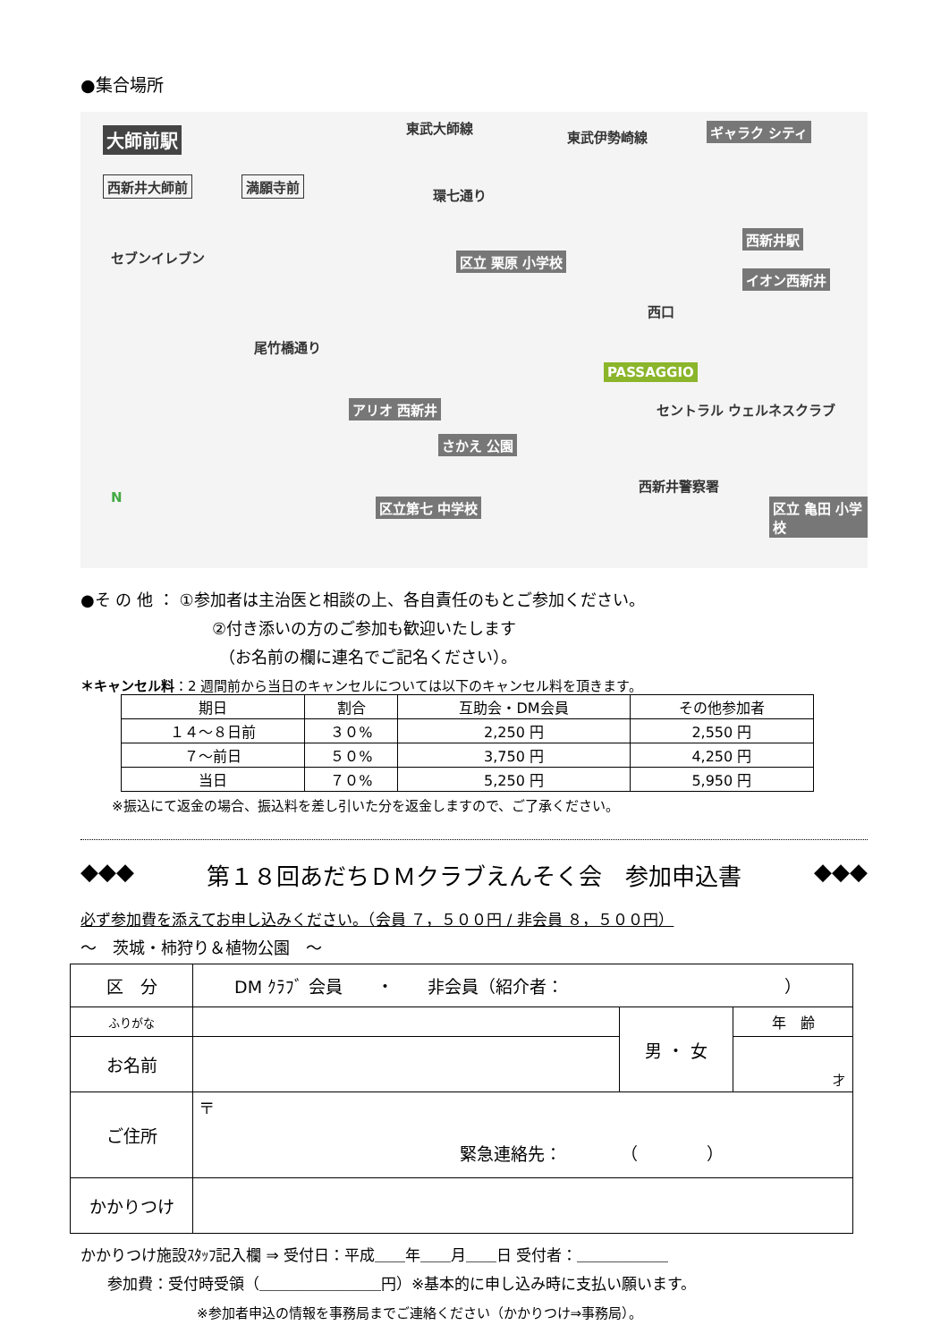●集合場所
大師前駅
東武大師線
東武伊勢崎線 ギャラク シティ
西新井大師前 満願寺前
環七通り
セブンイレブン
西新井駅
イオン西新井
区立 栗原 小学校
西口
尾竹橋通り
PASSAGGIO
アリオ 西新井
さかえ 公園
セントラル ウェルネスクラブ
西新井警察署
区立第七 中学校 区立 亀田 小学校
N
●そ の 他 ： ①参加者は主治医と相談の上、各自責任のもとご参加ください。
②付き添いの方のご参加も歓迎いたします
（お名前の欄に連名でご記名ください）。
＊キャンセル料：2 週間前から当日のキャンセルについては以下のキャンセル料を頂きます。
| 期日 | 割合 | 互助会・DM会員 | その他参加者 |
| --- | --- | --- | --- |
| １４～８日前 | ３０% | 2,250 円 | 2,550 円 |
| ７～前日 | ５０% | 3,750 円 | 4,250 円 |
| 当日 | ７０% | 5,250 円 | 5,950 円 |
※振込にて返金の場合、振込料を差し引いた分を返金しますので、ご了承ください。
◆◆◆ 第１８回あだちＤＭクラブえんそく会　参加申込書 ◆◆◆
必ず参加費を添えてお申し込みください。（会員 ７，５００円 / 非会員 ８，５００円）
～　茨城・柿狩り＆植物公園　～
| 区 分 | DM ｸﾗﾌﾞ 会員 ・ 非会員（紹介者： ） | | |
| ふりがな | | 男 ・ 女 | 年 齢 |
| お名前 | | | 才 |
| ご住所 | 〒 緊急連絡先： （ ） | | |
| かかりつけ | | | |
かかりつけ施設ｽﾀｯﾌ記入欄 ⇒ 受付日：平成＿＿年＿＿月＿＿日 受付者：＿＿＿＿＿＿
参加費：受付時受領（＿＿＿＿＿＿＿＿円）※基本的に申し込み時に支払い願います。
※参加者申込の情報を事務局までご連絡ください（かかりつけ⇒事務局）。